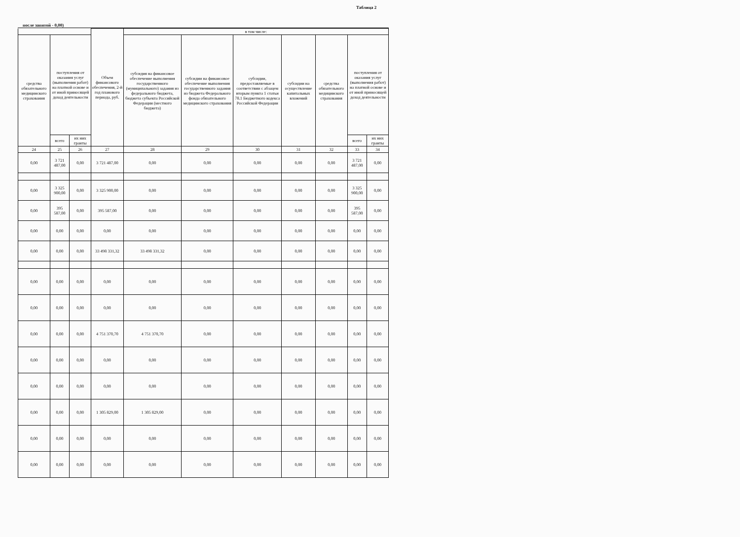Таблица 2
после запятой - 0,00)
| | | | Объем финансового обеспечения, 2-й год планового периода, руб. | в том числе: | | | | | | |
| --- | --- | --- | --- | --- | --- | --- | --- | --- | --- | --- |
| средства обязательного медицинского страхования | поступления от оказания услуг (выполнения работ) на платной основе и от иной приносящей доход деятельности | | | субсидия на финансовое обеспечение выполнения государственного (муниципального) задания из федерального бюджета, бюджета субъекта Российской Федерации (местного бюджета) | субсидии на финансовое обеспечение выполнения государственного задания из бюджета Федерального фонда обязательного медицинского страхования | субсидии, предоставляемые в соответствии с абзацем вторым пункта 1 статьи 78.1 Бюджетного кодекса Российской Федерации | субсидии на осуществление капитальных вложений | средства обязательного медицинского страхования | поступления от оказания услуг (выполнения работ) на платной основе и от иной приносящей доход деятельности | |
| | всего | их них гранты | | | | | | | всего | их них гранты |
| 24 | 25 | 26 | 27 | 28 | 29 | 30 | 31 | 32 | 33 | 34 |
| 0,00 | 3 721 487,00 | 0,00 | 3 721 487,00 | 0,00 | 0,00 | 0,00 | 0,00 | 0,00 | 3 721 487,00 | 0,00 |
| 0,00 | 3 325 900,00 | 0,00 | 3 325 900,00 | 0,00 | 0,00 | 0,00 | 0,00 | 0,00 | 3 325 900,00 | 0,00 |
| 0,00 | 395 587,00 | 0,00 | 395 587,00 | 0,00 | 0,00 | 0,00 | 0,00 | 0,00 | 395 587,00 | 0,00 |
| 0,00 | 0,00 | 0,00 | 0,00 | 0,00 | 0,00 | 0,00 | 0,00 | 0,00 | 0,00 | 0,00 |
| 0,00 | 0,00 | 0,00 | 33 498 331,32 | 33 498 331,32 | 0,00 | 0,00 | 0,00 | 0,00 | 0,00 | 0,00 |
| 0,00 | 0,00 | 0,00 | 0,00 | 0,00 | 0,00 | 0,00 | 0,00 | 0,00 | 0,00 | 0,00 |
| 0,00 | 0,00 | 0,00 | 0,00 | 0,00 | 0,00 | 0,00 | 0,00 | 0,00 | 0,00 | 0,00 |
| 0,00 | 0,00 | 0,00 | 4 751 370,70 | 4 751 370,70 | 0,00 | 0,00 | 0,00 | 0,00 | 0,00 | 0,00 |
| 0,00 | 0,00 | 0,00 | 0,00 | 0,00 | 0,00 | 0,00 | 0,00 | 0,00 | 0,00 | 0,00 |
| 0,00 | 0,00 | 0,00 | 0,00 | 0,00 | 0,00 | 0,00 | 0,00 | 0,00 | 0,00 | 0,00 |
| 0,00 | 0,00 | 0,00 | 1 305 829,00 | 1 305 829,00 | 0,00 | 0,00 | 0,00 | 0,00 | 0,00 | 0,00 |
| 0,00 | 0,00 | 0,00 | 0,00 | 0,00 | 0,00 | 0,00 | 0,00 | 0,00 | 0,00 | 0,00 |
| 0,00 | 0,00 | 0,00 | 0,00 | 0,00 | 0,00 | 0,00 | 0,00 | 0,00 | 0,00 | 0,00 |